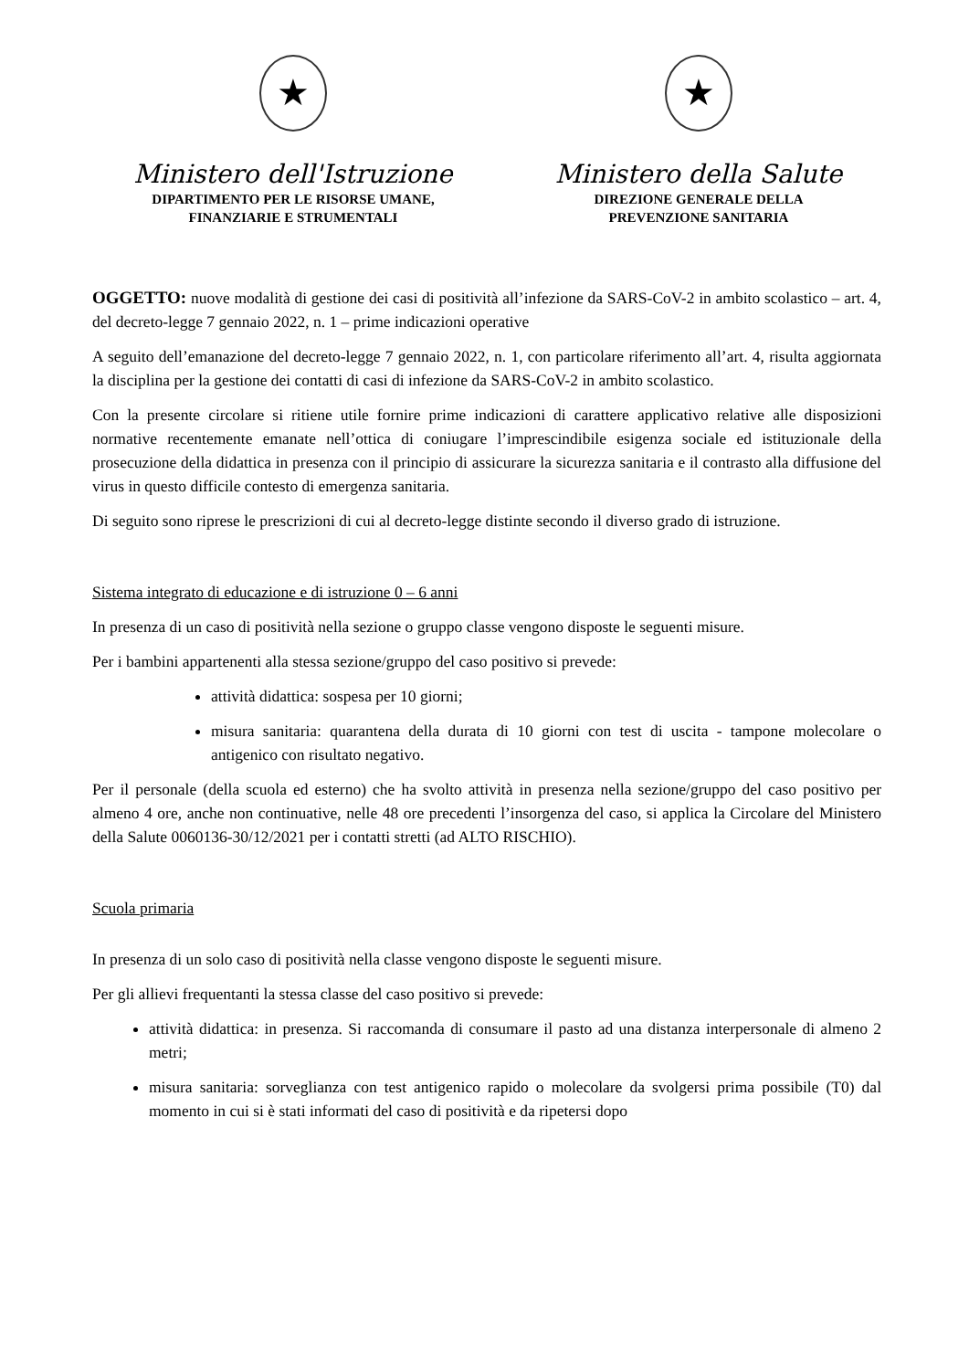★
Ministero dell'Istruzione
DIPARTIMENTO PER LE RISORSE UMANE,
FINANZIARIE E STRUMENTALI
★
Ministero della Salute
DIREZIONE GENERALE DELLA
PREVENZIONE SANITARIA
OGGETTO: nuove modalità di gestione dei casi di positività all’infezione da SARS-CoV-2 in ambito scolastico – art. 4, del decreto-legge 7 gennaio 2022, n. 1 – prime indicazioni operative
A seguito dell’emanazione del decreto-legge 7 gennaio 2022, n. 1, con particolare riferimento all’art. 4, risulta aggiornata la disciplina per la gestione dei contatti di casi di infezione da SARS-CoV-2 in ambito scolastico.
Con la presente circolare si ritiene utile fornire prime indicazioni di carattere applicativo relative alle disposizioni normative recentemente emanate nell’ottica di coniugare l’imprescindibile esigenza sociale ed istituzionale della prosecuzione della didattica in presenza con il principio di assicurare la sicurezza sanitaria e il contrasto alla diffusione del virus in questo difficile contesto di emergenza sanitaria.
Di seguito sono riprese le prescrizioni di cui al decreto-legge distinte secondo il diverso grado di istruzione.
Sistema integrato di educazione e di istruzione 0 – 6 anni
In presenza di un caso di positività nella sezione o gruppo classe vengono disposte le seguenti misure.
Per i bambini appartenenti alla stessa sezione/gruppo del caso positivo si prevede:
attività didattica: sospesa per 10 giorni;
misura sanitaria: quarantena della durata di 10 giorni con test di uscita - tampone molecolare o antigenico con risultato negativo.
Per il personale (della scuola ed esterno) che ha svolto attività in presenza nella sezione/gruppo del caso positivo per almeno 4 ore, anche non continuative, nelle 48 ore precedenti l’insorgenza del caso, si applica la Circolare del Ministero della Salute 0060136-30/12/2021 per i contatti stretti (ad ALTO RISCHIO).
Scuola primaria
In presenza di un solo caso di positività nella classe vengono disposte le seguenti misure.
Per gli allievi frequentanti la stessa classe del caso positivo si prevede:
attività didattica: in presenza. Si raccomanda di consumare il pasto ad una distanza interpersonale di almeno 2 metri;
misura sanitaria: sorveglianza con test antigenico rapido o molecolare da svolgersi prima possibile (T0) dal momento in cui si è stati informati del caso di positività e da ripetersi dopo